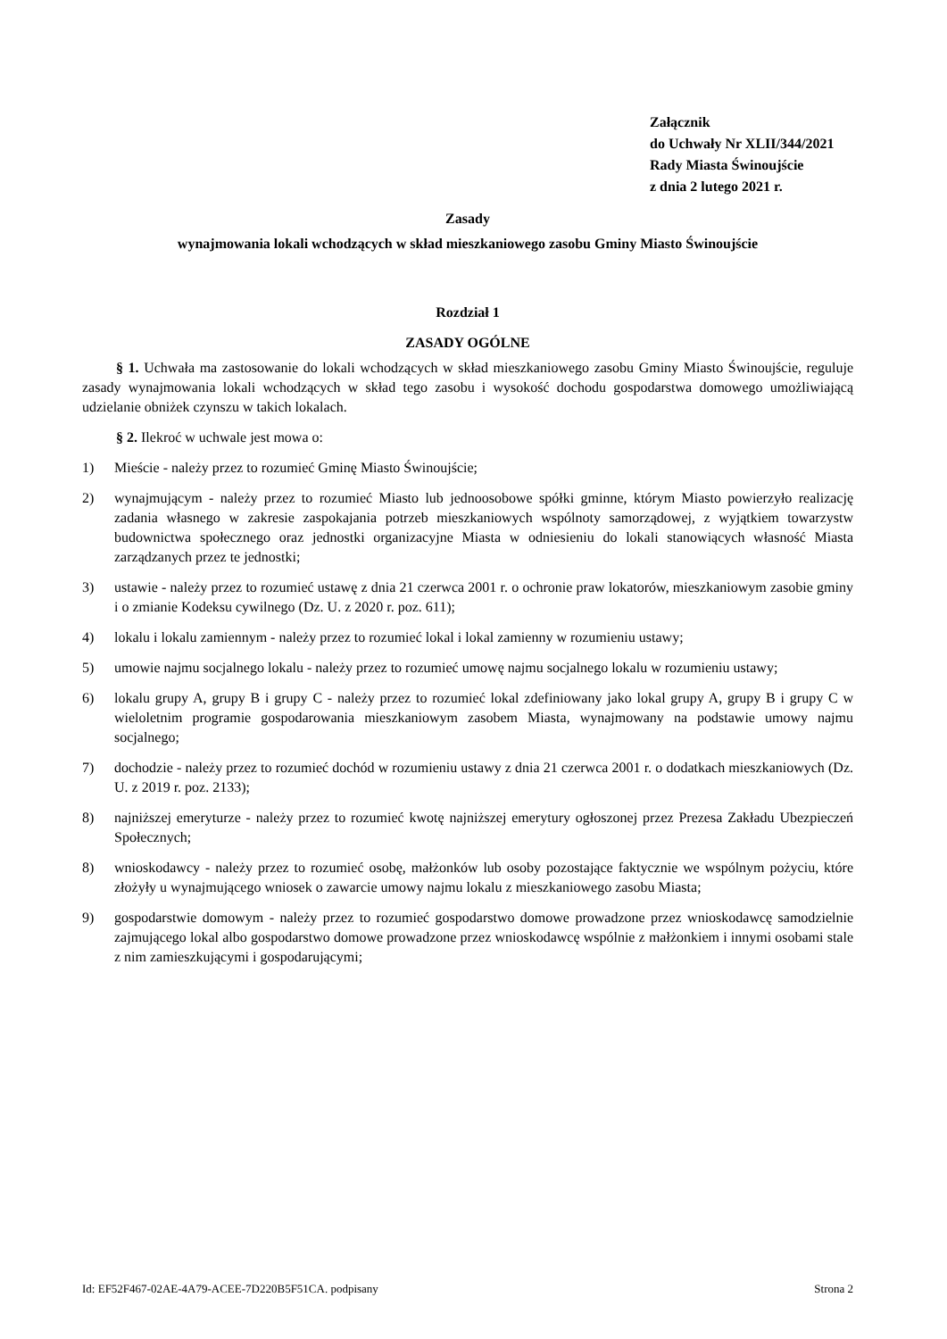Załącznik
do Uchwały Nr XLII/344/2021
Rady Miasta Świnoujście
z dnia 2 lutego 2021 r.
Zasady
wynajmowania lokali wchodzących w skład mieszkaniowego zasobu Gminy Miasto Świnoujście
Rozdział 1
ZASADY OGÓLNE
§ 1. Uchwała ma zastosowanie do lokali wchodzących w skład mieszkaniowego zasobu Gminy Miasto Świnoujście, reguluje zasady wynajmowania lokali wchodzących w skład tego zasobu i wysokość dochodu gospodarstwa domowego umożliwiającą udzielanie obniżek czynszu w takich lokalach.
§ 2. Ilekroć w uchwale jest mowa o:
1) Mieście - należy przez to rozumieć Gminę Miasto Świnoujście;
2) wynajmującym - należy przez to rozumieć Miasto lub jednoosobowe spółki gminne, którym Miasto powierzyło realizację zadania własnego w zakresie zaspokajania potrzeb mieszkaniowych wspólnoty samorządowej, z wyjątkiem towarzystw budownictwa społecznego oraz jednostki organizacyjne Miasta w odniesieniu do lokali stanowiących własność Miasta zarządzanych przez te jednostki;
3) ustawie - należy przez to rozumieć ustawę z dnia 21 czerwca 2001 r. o ochronie praw lokatorów, mieszkaniowym zasobie gminy i o zmianie Kodeksu cywilnego (Dz. U. z 2020 r. poz. 611);
4) lokalu i lokalu zamiennym - należy przez to rozumieć lokal i lokal zamienny w rozumieniu ustawy;
5) umowie najmu socjalnego lokalu - należy przez to rozumieć umowę najmu socjalnego lokalu w rozumieniu ustawy;
6) lokalu grupy A, grupy B i grupy C - należy przez to rozumieć lokal zdefiniowany jako lokal grupy A, grupy B i grupy C w wieloletnim programie gospodarowania mieszkaniowym zasobem Miasta, wynajmowany na podstawie umowy najmu socjalnego;
7) dochodzie - należy przez to rozumieć dochód w rozumieniu ustawy z dnia 21 czerwca 2001 r. o dodatkach mieszkaniowych (Dz. U. z 2019 r. poz. 2133);
8) najniższej emeryturze - należy przez to rozumieć kwotę najniższej emerytury ogłoszonej przez Prezesa Zakładu Ubezpieczeń Społecznych;
8) wnioskodawcy - należy przez to rozumieć osobę, małżonków lub osoby pozostające faktycznie we wspólnym pożyciu, które złożyły u wynajmującego wniosek o zawarcie umowy najmu lokalu z mieszkaniowego zasobu Miasta;
9) gospodarstwie domowym - należy przez to rozumieć gospodarstwo domowe prowadzone przez wnioskodawcę samodzielnie zajmującego lokal albo gospodarstwo domowe prowadzone przez wnioskodawcę wspólnie z małżonkiem i innymi osobami stale z nim zamieszkującymi i gospodarującymi;
Id: EF52F467-02AE-4A79-ACEE-7D220B5F51CA. podpisany Strona 2